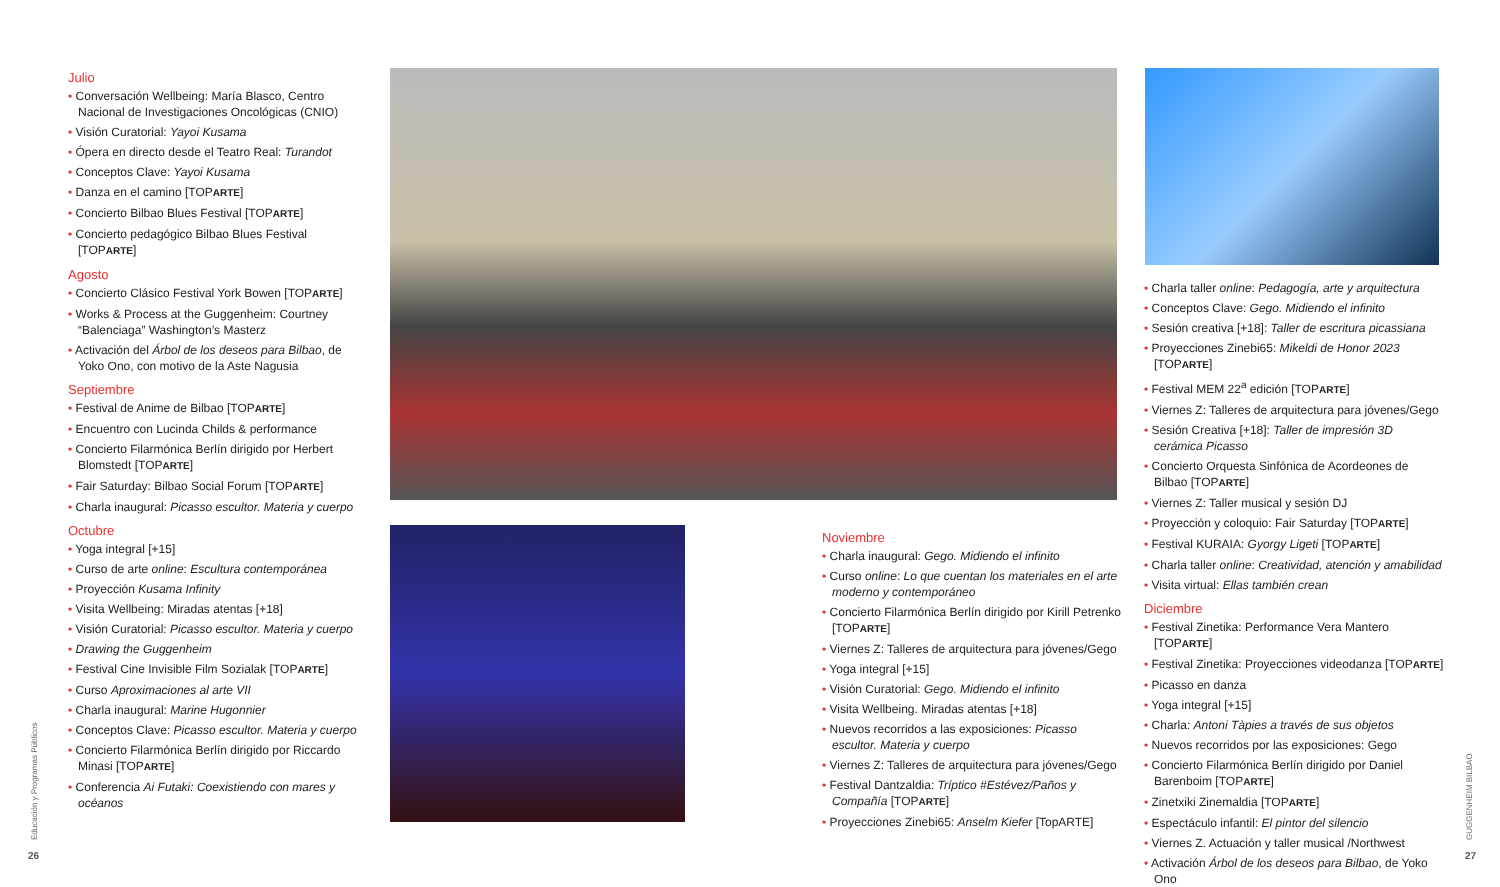Julio
• Conversación Wellbeing: María Blasco, Centro Nacional de Investigaciones Oncológicas (CNIO)
• Visión Curatorial: Yayoi Kusama
• Ópera en directo desde el Teatro Real: Turandot
• Conceptos Clave: Yayoi Kusama
• Danza en el camino [TOPARTE]
• Concierto Bilbao Blues Festival [TOPARTE]
• Concierto pedagógico Bilbao Blues Festival [TOPARTE]
Agosto
• Concierto Clásico Festival York Bowen [TOPARTE]
• Works & Process at the Guggenheim: Courtney “Balenciaga” Washington’s Masterz
• Activación del Árbol de los deseos para Bilbao, de Yoko Ono, con motivo de la Aste Nagusia
Septiembre
• Festival de Anime de Bilbao [TOPARTE]
• Encuentro con Lucinda Childs & performance
• Concierto Filarmónica Berlín dirigido por Herbert Blomstedt [TOPARTE]
• Fair Saturday: Bilbao Social Forum [TOPARTE]
• Charla inaugural: Picasso escultor. Materia y cuerpo
Octubre
• Yoga integral [+15]
• Curso de arte online: Escultura contemporánea
• Proyección Kusama Infinity
• Visita Wellbeing: Miradas atentas [+18]
• Visión Curatorial: Picasso escultor. Materia y cuerpo
• Drawing the Guggenheim
• Festival Cine Invisible Film Sozialak [TOPARTE]
• Curso Aproximaciones al arte VII
• Charla inaugural: Marine Hugonnier
• Conceptos Clave: Picasso escultor. Materia y cuerpo
• Concierto Filarmónica Berlín dirigido por Riccardo Minasi [TOPARTE]
• Conferencia Ai Futaki: Coexistiendo con mares y océanos
Noviembre
• Charla inaugural: Gego. Midiendo el infinito
• Curso online: Lo que cuentan los materiales en el arte moderno y contemporáneo
• Concierto Filarmónica Berlín dirigido por Kirill Petrenko [TOPARTE]
• Viernes Z: Talleres de arquitectura para jóvenes/Gego
• Yoga integral [+15]
• Visión Curatorial: Gego. Midiendo el infinito
• Visita Wellbeing. Miradas atentas [+18]
• Nuevos recorridos a las exposiciones: Picasso escultor. Materia y cuerpo
• Viernes Z: Talleres de arquitectura para jóvenes/Gego
• Festival Dantzaldia: Tríptico #Estévez/Paños y Compañía [TOPARTE]
• Proyecciones Zinebi65: Anselm Kiefer [TopARTE]
• Charla taller online: Pedagogía, arte y arquitectura
• Conceptos Clave: Gego. Midiendo el infinito
• Sesión creativa [+18]: Taller de escritura picassiana
• Proyecciones Zinebi65: Mikeldi de Honor 2023 [TOPARTE]
• Festival MEM 22<sup>a</sup> edición [TOPARTE]
• Viernes Z: Talleres de arquitectura para jóvenes/Gego
• Sesión Creativa [+18]: Taller de impresión 3D cerámica Picasso
• Concierto Orquesta Sinfónica de Acordeones de Bilbao [TOPARTE]
• Viernes Z: Taller musical y sesión DJ
• Proyección y coloquio: Fair Saturday [TOPARTE]
• Festival KURAIA: Gyorgy Ligeti [TOPARTE]
• Charla taller online: Creatividad, atención y amabilidad
• Visita virtual: Ellas también crean
Diciembre
• Festival Zinetika: Performance Vera Mantero [TOPARTE]
• Festival Zinetika: Proyecciones videodanza [TOPARTE]
• Picasso en danza
• Yoga integral [+15]
• Charla: Antoni Tàpies a través de sus objetos
• Nuevos recorridos por las exposiciones: Gego
• Concierto Filarmónica Berlín dirigido por Daniel Barenboim [TOPARTE]
• Zinetxiki Zinemaldia [TOPARTE]
• Espectáculo infantil: El pintor del silencio
• Viernes Z. Actuación y taller musical /Northwest
• Activación Árbol de los deseos para Bilbao, de Yoko Ono
Educación y Programas Públicos
26
GUGGENHEIM BILBAO
27